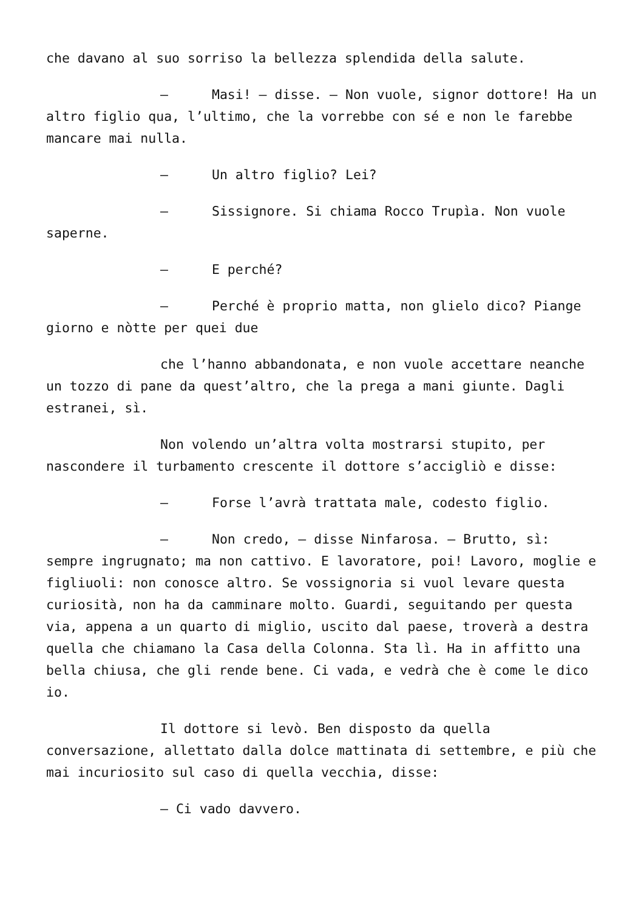che davano al suo sorriso la bellezza splendida della salute.
– Masi! – disse. – Non vuole, signor dottore! Ha un altro figlio qua, l’ultimo, che la vorrebbe con sé e non le farebbe mancare mai nulla.
– Un altro figlio? Lei?
– Sissignore. Si chiama Rocco Trupìa. Non vuole saperne.
– E perché?
– Perché è proprio matta, non glielo dico? Piange giorno e nòtte per quei due
che l’hanno abbandonata, e non vuole accettare neanche un tozzo di pane da quest’altro, che la prega a mani giunte. Dagli estranei, sì.
Non volendo un’altra volta mostrarsi stupito, per nascondere il turbamento crescente il dottore s’accigliò e disse:
– Forse l’avrà trattata male, codesto figlio.
– Non credo, – disse Ninfarosa. – Brutto, sì: sempre ingrugnato; ma non cattivo. E lavoratore, poi! Lavoro, moglie e figliuoli: non conosce altro. Se vossignoria si vuol levare questa curiosità, non ha da camminare molto. Guardi, seguitando per questa via, appena a un quarto di miglio, uscito dal paese, troverà a destra quella che chiamano la Casa della Colonna. Sta lì. Ha in affitto una bella chiusa, che gli rende bene. Ci vada, e vedrà che è come le dico io.
Il dottore si levò. Ben disposto da quella conversazione, allettato dalla dolce mattinata di settembre, e più che mai incuriosito sul caso di quella vecchia, disse:
– Ci vado davvero.